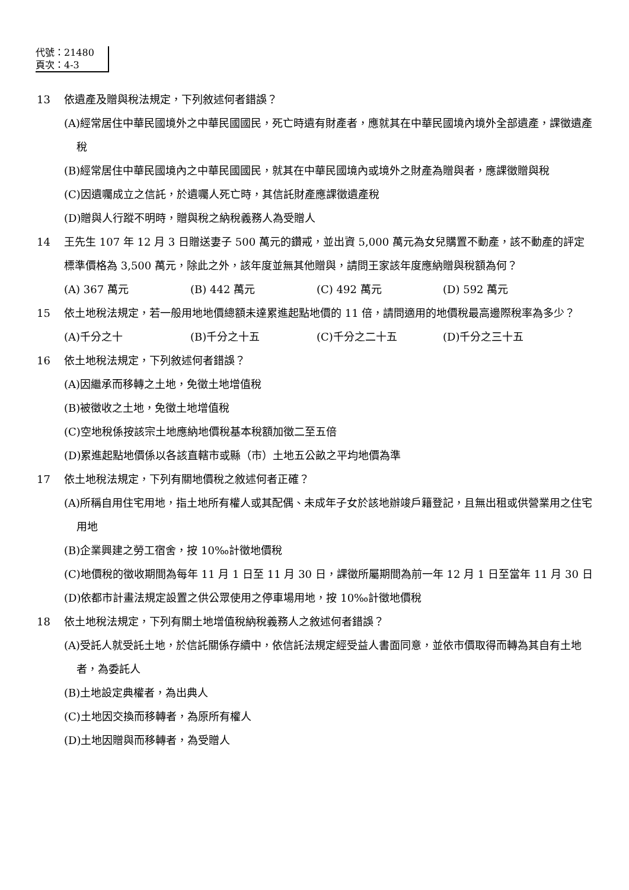代號：21480
頁次：4-3
13 依遺產及贈與稅法規定，下列敘述何者錯誤？
(A)經常居住中華民國境外之中華民國國民，死亡時遺有財產者，應就其在中華民國境內境外全部遺產，課徵遺產稅
(B)經常居住中華民國境內之中華民國國民，就其在中華民國境內或境外之財產為贈與者，應課徵贈與稅
(C)因遺囑成立之信託，於遺囑人死亡時，其信託財產應課徵遺產稅
(D)贈與人行蹤不明時，贈與稅之納稅義務人為受贈人
14 王先生 107 年 12 月 3 日贈送妻子 500 萬元的鑽戒，並出資 5,000 萬元為女兒購置不動產，該不動產的評定標準價格為 3,500 萬元，除此之外，該年度並無其他贈與，請問王家該年度應納贈與稅額為何？
(A) 367 萬元 (B) 442 萬元 (C) 492 萬元 (D) 592 萬元
15 依土地稅法規定，若一般用地地價總額未達累進起點地價的 11 倍，請問適用的地價稅最高邊際稅率為多少？
(A)千分之十 (B)千分之十五 (C)千分之二十五 (D)千分之三十五
16 依土地稅法規定，下列敘述何者錯誤？
(A)因繼承而移轉之土地，免徵土地增值稅
(B)被徵收之土地，免徵土地增值稅
(C)空地稅係按該宗土地應納地價稅基本稅額加徵二至五倍
(D)累進起點地價係以各該直轄市或縣（市）土地五公畝之平均地價為準
17 依土地稅法規定，下列有關地價稅之敘述何者正確？
(A)所稱自用住宅用地，指土地所有權人或其配偶、未成年子女於該地辦竣戶籍登記，且無出租或供營業用之住宅用地
(B)企業興建之勞工宿舍，按 10‰計徵地價稅
(C)地價稅的徵收期間為每年 11 月 1 日至 11 月 30 日，課徵所屬期間為前一年 12 月 1 日至當年 11 月 30 日
(D)依都市計畫法規定設置之供公眾使用之停車場用地，按 10‰計徵地價稅
18 依土地稅法規定，下列有關土地增值稅納稅義務人之敘述何者錯誤？
(A)受託人就受託土地，於信託關係存續中，依信託法規定經受益人書面同意，並依市價取得而轉為其自有土地者，為委託人
(B)土地設定典權者，為出典人
(C)土地因交換而移轉者，為原所有權人
(D)土地因贈與而移轉者，為受贈人